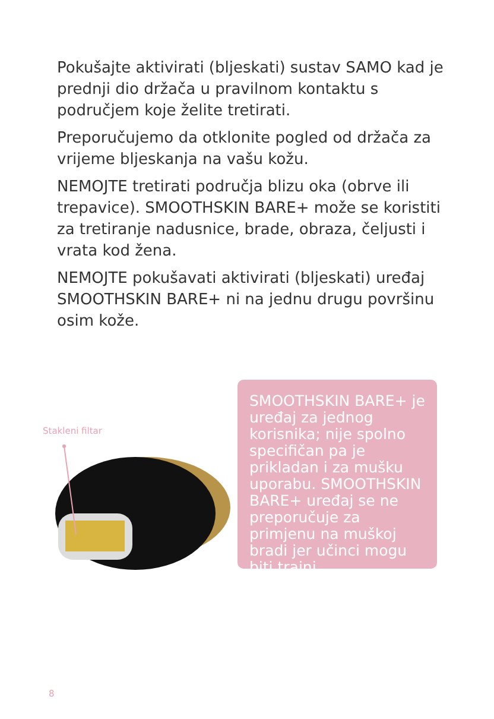Pokušajte aktivirati (bljeskati) sustav SAMO kad je prednji dio držača u pravilnom kontaktu s područjem koje želite tretirati.
Preporučujemo da otklonite pogled od držača za vrijeme bljeskanja na vašu kožu.
NEMOJTE tretirati područja blizu oka (obrve ili trepavice). SMOOTHSKIN BARE+ može se koristiti za tretiranje nadusnice, brade, obraza, čeljusti i vrata kod žena.
NEMOJTE pokušavati aktivirati (bljeskati) uređaj SMOOTHSKIN BARE+ ni na jednu drugu površinu osim kože.
Stakleni filtar
SMOOTHSKIN BARE+ je uređaj za jednog korisnika; nije spolno specifičan pa je prikladan i za mušku uporabu. SMOOTHSKIN BARE+ uređaj se ne preporučuje za primjenu na muškoj bradi jer učinci mogu biti trajni.
8